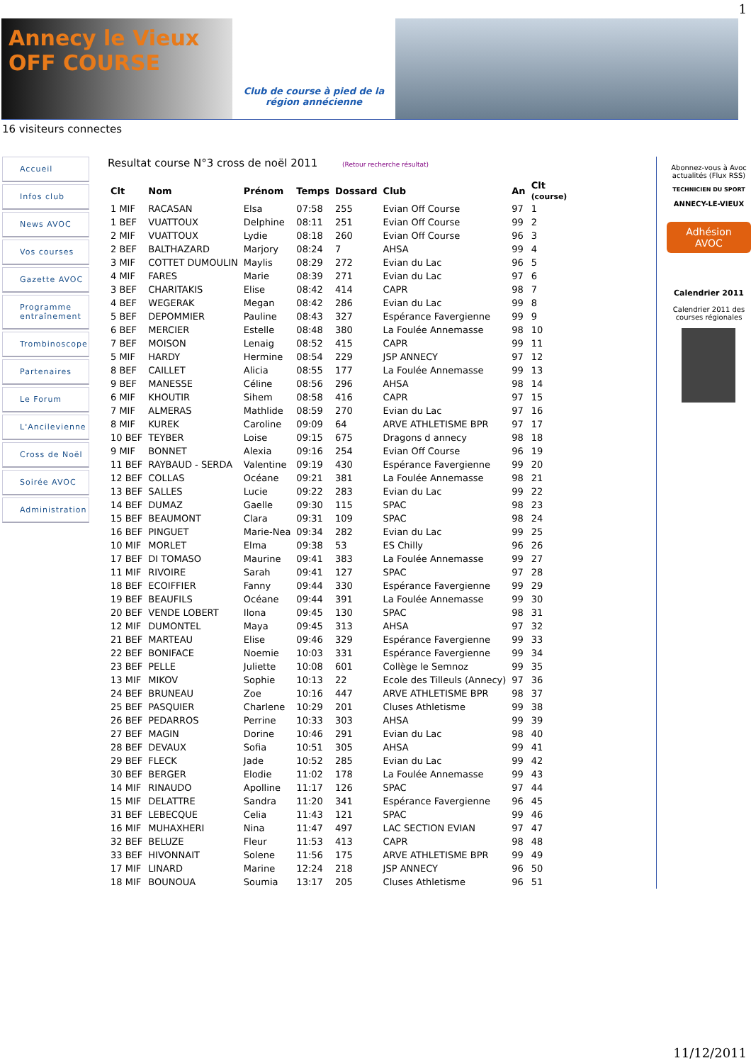1
Annecy le Vieux OFF COURSE
Club de course à pied de la région annécienne
16 visiteurs connectes
Accueil
Infos club
News AVOC
Vos courses
Gazette AVOC
Programme entraînement
Trombinoscope
Partenaires
Le Forum
L'Ancilevienne
Cross de Noël
Soirée AVOC
Administration
Resultat course N°3 cross de noël 2011 (Retour recherche résultat)
| Clt | Nom | Prénom | Temps | Dossard | Club | An | Clt (course) |
| --- | --- | --- | --- | --- | --- | --- | --- |
| 1 MIF | RACASAN | Elsa | 07:58 | 255 | Evian Off Course | 97 | 1 |
| 1 BEF | VUATTOUX | Delphine | 08:11 | 251 | Evian Off Course | 99 | 2 |
| 2 MIF | VUATTOUX | Lydie | 08:18 | 260 | Evian Off Course | 96 | 3 |
| 2 BEF | BALTHAZARD | Marjory | 08:24 | 7 | AHSA | 99 | 4 |
| 3 MIF | COTTET DUMOULIN | Maylis | 08:29 | 272 | Evian du Lac | 96 | 5 |
| 4 MIF | FARES | Marie | 08:39 | 271 | Evian du Lac | 97 | 6 |
| 3 BEF | CHARITAKIS | Elise | 08:42 | 414 | CAPR | 98 | 7 |
| 4 BEF | WEGERAK | Megan | 08:42 | 286 | Evian du Lac | 99 | 8 |
| 5 BEF | DEPOMMIER | Pauline | 08:43 | 327 | Espérance Favergienne | 99 | 9 |
| 6 BEF | MERCIER | Estelle | 08:48 | 380 | La Foulée Annemasse | 98 | 10 |
| 7 BEF | MOISON | Lenaig | 08:52 | 415 | CAPR | 99 | 11 |
| 5 MIF | HARDY | Hermine | 08:54 | 229 | JSP ANNECY | 97 | 12 |
| 8 BEF | CAILLET | Alicia | 08:55 | 177 | La Foulée Annemasse | 99 | 13 |
| 9 BEF | MANESSE | Céline | 08:56 | 296 | AHSA | 98 | 14 |
| 6 MIF | KHOUTIR | Sihem | 08:58 | 416 | CAPR | 97 | 15 |
| 7 MIF | ALMERAS | Mathlide | 08:59 | 270 | Evian du Lac | 97 | 16 |
| 8 MIF | KUREK | Caroline | 09:09 | 64 | ARVE ATHLETISME BPR | 97 | 17 |
| 10 BEF | TEYBER | Loise | 09:15 | 675 | Dragons d annecy | 98 | 18 |
| 9 MIF | BONNET | Alexia | 09:16 | 254 | Evian Off Course | 96 | 19 |
| 11 BEF | RAYBAUD - SERDA | Valentine | 09:19 | 430 | Espérance Favergienne | 99 | 20 |
| 12 BEF | COLLAS | Océane | 09:21 | 381 | La Foulée Annemasse | 98 | 21 |
| 13 BEF | SALLES | Lucie | 09:22 | 283 | Evian du Lac | 99 | 22 |
| 14 BEF | DUMAZ | Gaelle | 09:30 | 115 | SPAC | 98 | 23 |
| 15 BEF | BEAUMONT | Clara | 09:31 | 109 | SPAC | 98 | 24 |
| 16 BEF | PINGUET | Marie-Nea | 09:34 | 282 | Evian du Lac | 99 | 25 |
| 10 MIF | MORLET | Elma | 09:38 | 53 | ES Chilly | 96 | 26 |
| 17 BEF | DI TOMASO | Maurine | 09:41 | 383 | La Foulée Annemasse | 99 | 27 |
| 11 MIF | RIVOIRE | Sarah | 09:41 | 127 | SPAC | 97 | 28 |
| 18 BEF | ECOIFFIER | Fanny | 09:44 | 330 | Espérance Favergienne | 99 | 29 |
| 19 BEF | BEAUFILS | Océane | 09:44 | 391 | La Foulée Annemasse | 99 | 30 |
| 20 BEF | VENDE LOBERT | Ilona | 09:45 | 130 | SPAC | 98 | 31 |
| 12 MIF | DUMONTEL | Maya | 09:45 | 313 | AHSA | 97 | 32 |
| 21 BEF | MARTEAU | Elise | 09:46 | 329 | Espérance Favergienne | 99 | 33 |
| 22 BEF | BONIFACE | Noemie | 10:03 | 331 | Espérance Favergienne | 99 | 34 |
| 23 BEF | PELLE | Juliette | 10:08 | 601 | Collège le Semnoz | 99 | 35 |
| 13 MIF | MIKOV | Sophie | 10:13 | 22 | Ecole des Tilleuls (Annecy) | 97 | 36 |
| 24 BEF | BRUNEAU | Zoe | 10:16 | 447 | ARVE ATHLETISME BPR | 98 | 37 |
| 25 BEF | PASQUIER | Charlene | 10:29 | 201 | Cluses Athletisme | 99 | 38 |
| 26 BEF | PEDARROS | Perrine | 10:33 | 303 | AHSA | 99 | 39 |
| 27 BEF | MAGIN | Dorine | 10:46 | 291 | Evian du Lac | 98 | 40 |
| 28 BEF | DEVAUX | Sofia | 10:51 | 305 | AHSA | 99 | 41 |
| 29 BEF | FLECK | Jade | 10:52 | 285 | Evian du Lac | 99 | 42 |
| 30 BEF | BERGER | Elodie | 11:02 | 178 | La Foulée Annemasse | 99 | 43 |
| 14 MIF | RINAUDO | Apolline | 11:17 | 126 | SPAC | 97 | 44 |
| 15 MIF | DELATTRE | Sandra | 11:20 | 341 | Espérance Favergienne | 96 | 45 |
| 31 BEF | LEBECQUE | Celia | 11:43 | 121 | SPAC | 99 | 46 |
| 16 MIF | MUHAXHERI | Nina | 11:47 | 497 | LAC SECTION EVIAN | 97 | 47 |
| 32 BEF | BELUZE | Fleur | 11:53 | 413 | CAPR | 98 | 48 |
| 33 BEF | HIVONNAIT | Solene | 11:56 | 175 | ARVE ATHLETISME BPR | 99 | 49 |
| 17 MIF | LINARD | Marine | 12:24 | 218 | JSP ANNECY | 96 | 50 |
| 18 MIF | BOUNOUA | Soumia | 13:17 | 205 | Cluses Athletisme | 96 | 51 |
Abonnez-vous à Avoc actualités (Flux RSS)
TECHNICIEN DU SPORT
ANNECY-LE-VIEUX
Adhésion AVOC
Calendrier 2011
Calendrier 2011 des courses régionales
11/12/2011